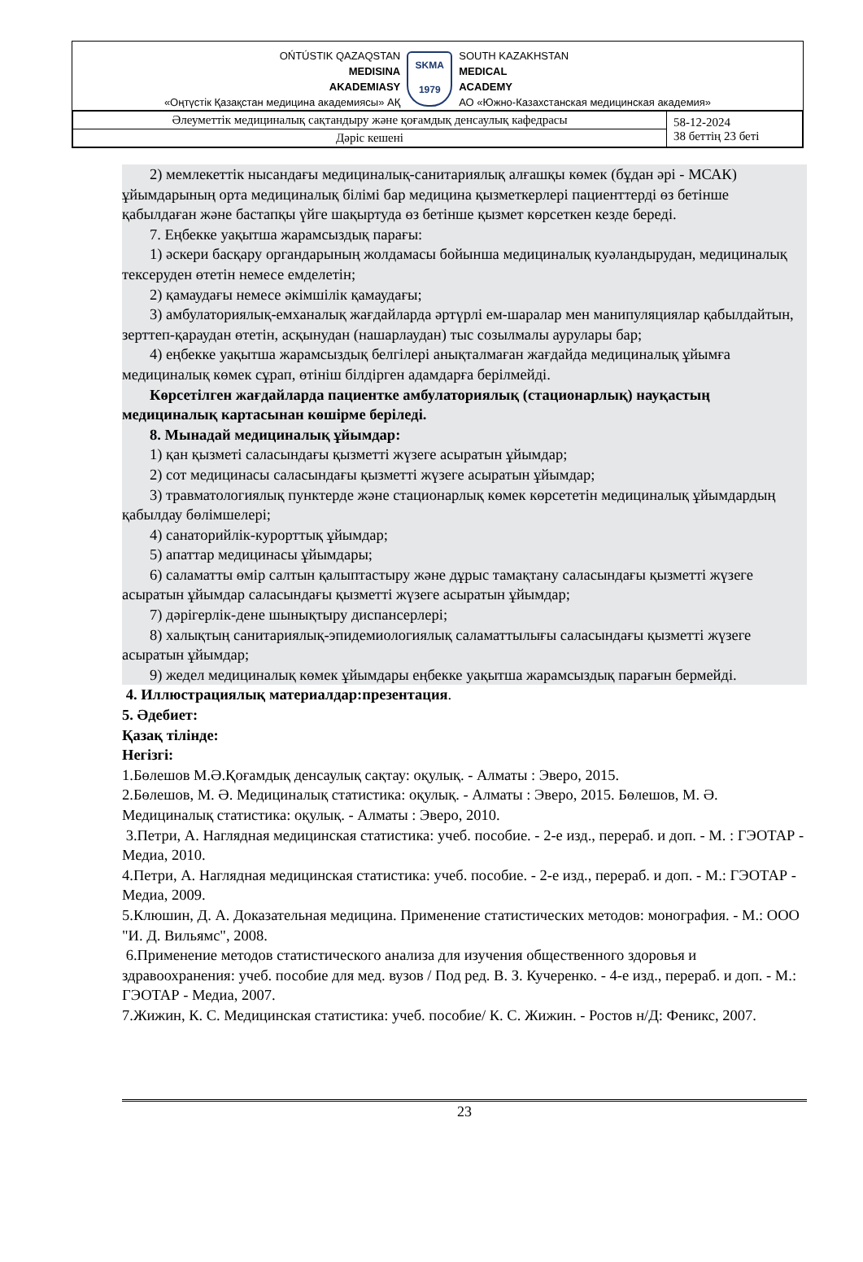OŃTÚSTIK QAZAQSTAN
MEDISINA
AKADEMIASY
«Оңтүстік Қазақстан медицина академиясы» АҚ
SKMA
1979
SOUTH KAZAKHSTAN
MEDICAL
ACADEMY
АО «Южно-Казахстанская медицинская академия»
| Әлеуметтік медициналық сақтандыру және қоғамдық денсаулық кафедрасы | 58-12-2024 38 беттің 23 беті |
| Дәріс кешені | |
2) мемлекеттік нысандағы медициналық-санитариялық алғашқы көмек (бұдан әрі - МСАК) ұйымдарының орта медициналық білімі бар медицина қызметкерлері пациенттерді өз бетінше қабылдаған және бастапқы үйге шақыртуда өз бетінше қызмет көрсеткен кезде береді.
7. Еңбекке уақытша жарамсыздық парағы:
1) әскери басқару органдарының жолдамасы бойынша медициналық куәландырудан, медициналық тексеруден өтетін немесе емделетін;
2) қамаудағы немесе әкімшілік қамаудағы;
3) амбулаториялық-емханалық жағдайларда әртүрлі ем-шаралар мен манипуляциялар қабылдайтын, зерттеп-қараудан өтетін, асқынудан (нашарлаудан) тыс созылмалы аурулары бар;
4) еңбекке уақытша жарамсыздық белгілері анықталмаған жағдайда медициналық ұйымға медициналық көмек сұрап, өтініш білдірген адамдарға берілмейді.
Көрсетілген жағдайларда пациентке амбулаториялық (стационарлық) науқастың медициналық картасынан көшірме беріледі.
8. Мынадай медициналық ұйымдар:
1) қан қызметі саласындағы қызметті жүзеге асыратын ұйымдар;
2) сот медицинасы саласындағы қызметті жүзеге асыратын ұйымдар;
3) травматологиялық пунктерде және стационарлық көмек көрсететін медициналық ұйымдардың қабылдау бөлімшелері;
4) санаторийлік-курорттық ұйымдар;
5) апаттар медицинасы ұйымдары;
6) саламатты өмір салтын қалыптастыру және дұрыс тамақтану саласындағы қызметті жүзеге асыратын ұйымдар саласындағы қызметті жүзеге асыратын ұйымдар;
7) дәрігерлік-дене шынықтыру диспансерлері;
8) халықтың санитариялық-эпидемиологиялық саламаттылығы саласындағы қызметті жүзеге асыратын ұйымдар;
9) жедел медициналық көмек ұйымдары еңбекке уақытша жарамсыздық парағын бермейді.
4. Иллюстрациялық материалдар:презентация.
5. Әдебиет:
Қазақ тілінде:
Негізгі:
1.Бөлешов М.Ә.Қоғамдық денсаулық сақтау: оқулық. - Алматы : Эверо, 2015.
2.Бөлешов, М. Ә. Медициналық статистика: оқулық. - Алматы : Эверо, 2015. Бөлешов, М. Ә. Медициналық статистика: оқулық. - Алматы : Эверо, 2010.
3.Петри, А. Наглядная медицинская статистика: учеб. пособие. - 2-е изд., перераб. и доп. - М. : ГЭОТАР - Медиа, 2010.
4.Петри, А. Наглядная медицинская статистика: учеб. пособие. - 2-е изд., перераб. и доп. - М.: ГЭОТАР - Медиа, 2009.
5.Клюшин, Д. А. Доказательная медицина. Применение статистических методов: монография. - М.: ООО "И. Д. Вильямс", 2008.
6.Применение методов статистического анализа для изучения общественного здоровья и здравоохранения: учеб. пособие для мед. вузов / Под ред. В. З. Кучеренко. - 4-е изд., перераб. и доп. - М.: ГЭОТАР - Медиа, 2007.
7.Жижин, К. С. Медицинская статистика: учеб. пособие/ К. С. Жижин. - Ростов н/Д: Феникс, 2007.
23